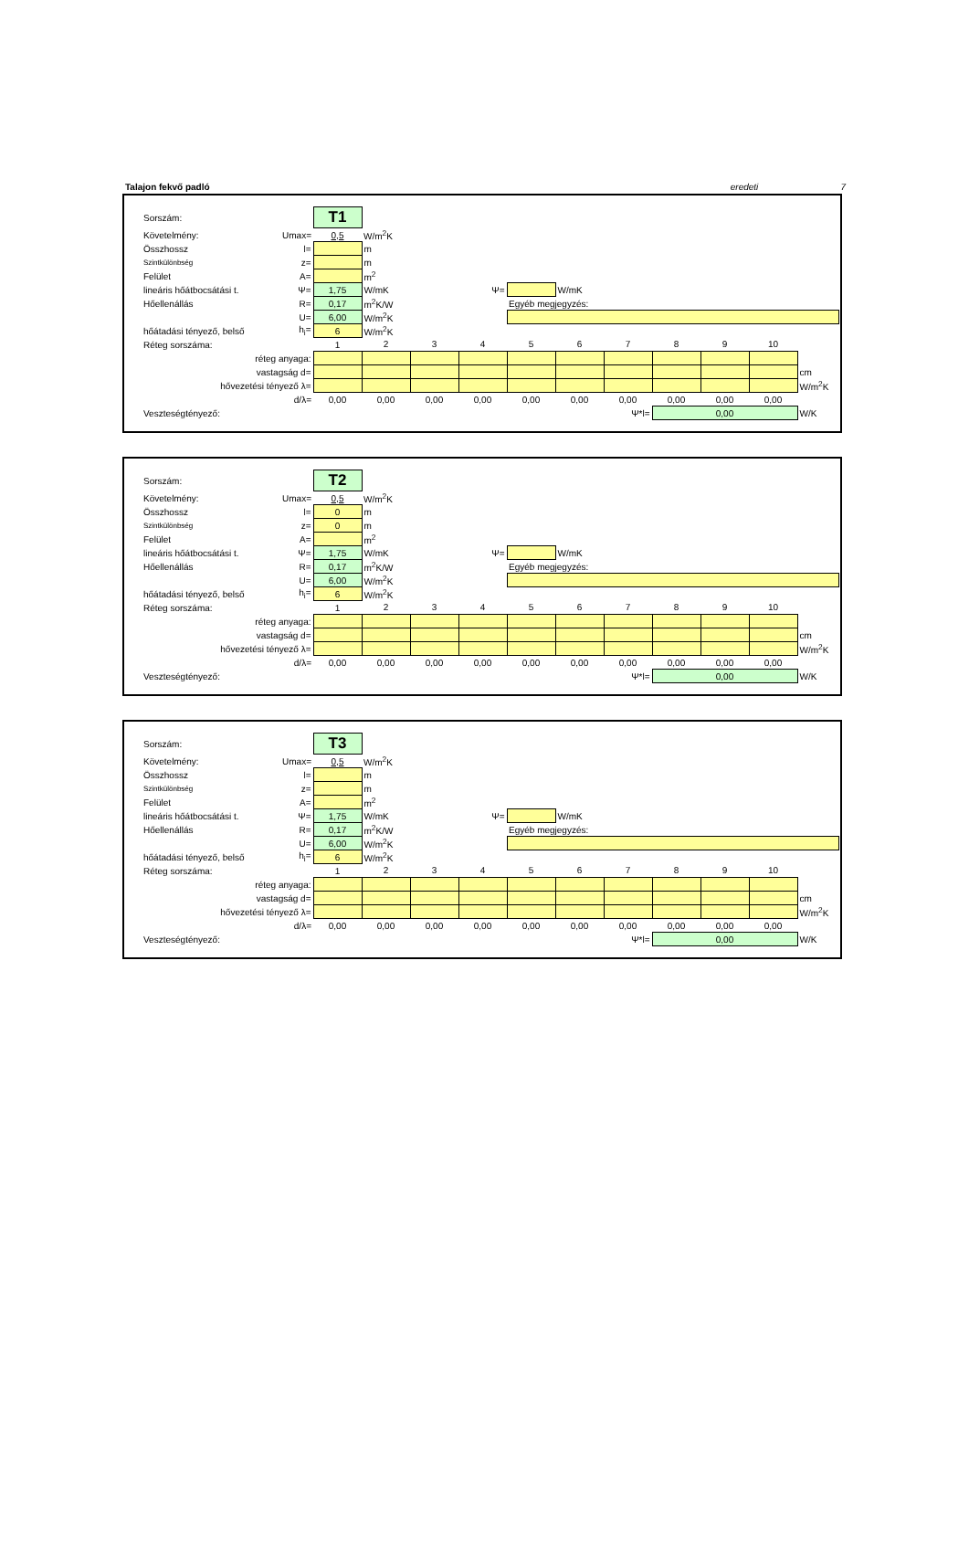Talajon fekvő padló eredeti 7
| Sorszám: | | T1 | | | | | | | | | | |
| Követelmény: | Umax= | 0,5 | W/m<sup>2</sup>K | | | | | | | | | |
| Összhossz | l= | | m | | | | | | | | | |
| Szintkülönbség | z= | | m | | | | | | | | | |
| Felület | A= | | m<sup>2</sup> | | | | | | | | | |
| lineáris hőátbocsátási t. | Ψ= | 1,75 | W/mK | | Ψ= | | W/mK | | | | | |
| Hőellenállás | R= | 0,17 | m<sup>2</sup>K/W | | | Egyéb megjegyzés: | | | | | | |
| | U= | 6,00 | W/m<sup>2</sup>K | | | | | | | | | |
| hőátadási tényező, belső | h<sub>i</sub>= | 6 | W/m<sup>2</sup>K | | | | | | | | | |
| Réteg sorszáma: | | 1 | 2 | 3 | 4 | 5 | 6 | 7 | 8 | 9 | 10 | |
| réteg anyaga: | | | | | | | | | | | | |
| vastagság d= | | | | | | | | | | | | cm |
| hővezetési tényező λ= | | | | | | | | | | | | W/m<sup>2</sup>K |
| d/λ= | | 0,00 | 0,00 | 0,00 | 0,00 | 0,00 | 0,00 | 0,00 | 0,00 | 0,00 | 0,00 | |
| Veszteségtényező: | | | | | | | | Ψ*l= | 0,00 | | | W/K |
| Sorszám: | | T2 | | | | | | | | | | |
| Követelmény: | Umax= | 0,5 | W/m<sup>2</sup>K | | | | | | | | | |
| Összhossz | l= | 0 | m | | | | | | | | | |
| Szintkülönbség | z= | 0 | m | | | | | | | | | |
| Felület | A= | | m<sup>2</sup> | | | | | | | | | |
| lineáris hőátbocsátási t. | Ψ= | 1,75 | W/mK | | Ψ= | | W/mK | | | | | |
| Hőellenállás | R= | 0,17 | m<sup>2</sup>K/W | | | Egyéb megjegyzés: | | | | | | |
| | U= | 6,00 | W/m<sup>2</sup>K | | | | | | | | | |
| hőátadási tényező, belső | h<sub>i</sub>= | 6 | W/m<sup>2</sup>K | | | | | | | | | |
| Réteg sorszáma: | | 1 | 2 | 3 | 4 | 5 | 6 | 7 | 8 | 9 | 10 | |
| réteg anyaga: | | | | | | | | | | | | |
| vastagság d= | | | | | | | | | | | | cm |
| hővezetési tényező λ= | | | | | | | | | | | | W/m<sup>2</sup>K |
| d/λ= | | 0,00 | 0,00 | 0,00 | 0,00 | 0,00 | 0,00 | 0,00 | 0,00 | 0,00 | 0,00 | |
| Veszteségtényező: | | | | | | | | Ψ*l= | 0,00 | | | W/K |
| Sorszám: | | T3 | | | | | | | | | | |
| Követelmény: | Umax= | 0,5 | W/m<sup>2</sup>K | | | | | | | | | |
| Összhossz | l= | | m | | | | | | | | | |
| Szintkülönbség | z= | | m | | | | | | | | | |
| Felület | A= | | m<sup>2</sup> | | | | | | | | | |
| lineáris hőátbocsátási t. | Ψ= | 1,75 | W/mK | | Ψ= | | W/mK | | | | | |
| Hőellenállás | R= | 0,17 | m<sup>2</sup>K/W | | | Egyéb megjegyzés: | | | | | | |
| | U= | 6,00 | W/m<sup>2</sup>K | | | | | | | | | |
| hőátadási tényező, belső | h<sub>i</sub>= | 6 | W/m<sup>2</sup>K | | | | | | | | | |
| Réteg sorszáma: | | 1 | 2 | 3 | 4 | 5 | 6 | 7 | 8 | 9 | 10 | |
| réteg anyaga: | | | | | | | | | | | | |
| vastagság d= | | | | | | | | | | | | cm |
| hővezetési tényező λ= | | | | | | | | | | | | W/m<sup>2</sup>K |
| d/λ= | | 0,00 | 0,00 | 0,00 | 0,00 | 0,00 | 0,00 | 0,00 | 0,00 | 0,00 | 0,00 | |
| Veszteségtényező: | | | | | | | | Ψ*l= | 0,00 | | | W/K |